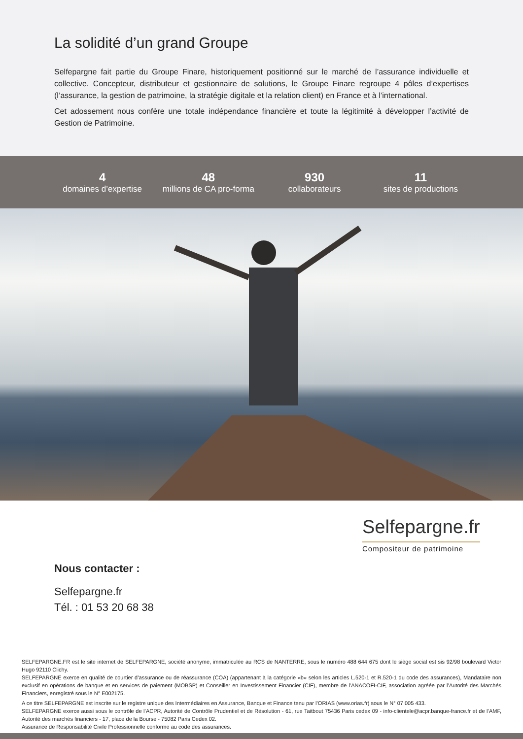La solidité d’un grand Groupe
Selfepargne fait partie du Groupe Finare, historiquement positionné sur le marché de l’assurance individuelle et collective. Concepteur, distributeur et gestionnaire de solutions, le Groupe Finare regroupe 4 pôles d’expertises (l’assurance, la gestion de patrimoine, la stratégie digitale et la relation client) en France et à l’international.
Cet adossement nous confère une totale indépendance financière et toute la légitimité à développer l’activité de Gestion de Patrimoine.
4
domaines d’expertise
48
millions de CA pro-forma
930
collaborateurs
11
sites de productions
Selfepargne.fr
Compositeur de patrimoine
Nous contacter :
Selfepargne.fr
Tél. : 01 53 20 68 38
SELFEPARGNE.FR est le site internet de SELFEPARGNE, société anonyme, immatriculée au RCS de NANTERRE, sous le numéro 488 644 675 dont le siège social est sis 92/98 boulevard Victor Hugo 92110 Clichy.
SELFEPARGNE exerce en qualité de courtier d’assurance ou de réassurance (COA) (appartenant à la catégorie «b» selon les articles L.520-1 et R.520-1 du code des assurances), Mandataire non exclusif en opérations de banque et en services de paiement (MOBSP) et Conseiller en Investissement Financier (CIF), membre de l’ANACOFI-CIF, association agréée par l’Autorité des Marchés Financiers, enregistré sous le N° E002175.
A ce titre SELFEPARGNE est inscrite sur le registre unique des Intermédiaires en Assurance, Banque et Finance tenu par l’ORIAS (www.orias.fr) sous le N° 07 005 433.
SELFEPARGNE exerce aussi sous le contrôle de l’ACPR, Autorité de Contrôle Prudentiel et de Résolution - 61, rue Taitbout 75436 Paris cedex 09 - info-clientele@acpr.banque-france.fr et de l’AMF, Autorité des marchés financiers - 17, place de la Bourse - 75082 Paris Cedex 02.
Assurance de Responsabilité Civile Professionnelle conforme au code des assurances.